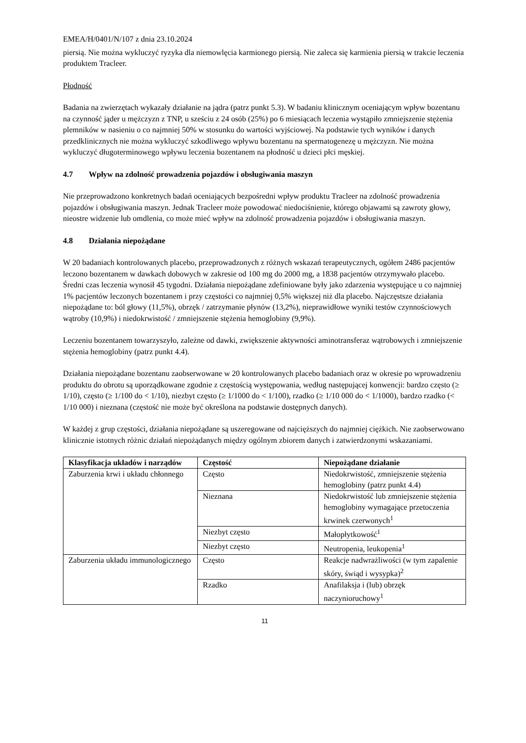EMEA/H/0401/N/107 z dnia 23.10.2024
piersią. Nie można wykluczyć ryzyka dla niemowlęcia karmionego piersią. Nie zaleca się karmienia piersią w trakcie leczenia produktem Tracleer.
Płodność
Badania na zwierzętach wykazały działanie na jądra (patrz punkt 5.3). W badaniu klinicznym oceniającym wpływ bozentanu na czynność jąder u mężczyzn z TNP, u sześciu z 24 osób (25%) po 6 miesiącach leczenia wystąpiło zmniejszenie stężenia plemników w nasieniu o co najmniej 50% w stosunku do wartości wyjściowej. Na podstawie tych wyników i danych przedklinicznych nie można wykluczyć szkodliwego wpływu bozentanu na spermatogenezę u mężczyzn. Nie można wykluczyć długoterminowego wpływu leczenia bozentanem na płodność u dzieci płci męskiej.
4.7 Wpływ na zdolność prowadzenia pojazdów i obsługiwania maszyn
Nie przeprowadzono konkretnych badań oceniających bezpośredni wpływ produktu Tracleer na zdolność prowadzenia pojazdów i obsługiwania maszyn. Jednak Tracleer może powodować niedociśnienie, którego objawami są zawroty głowy, nieostre widzenie lub omdlenia, co może mieć wpływ na zdolność prowadzenia pojazdów i obsługiwania maszyn.
4.8 Działania niepożądane
W 20 badaniach kontrolowanych placebo, przeprowadzonych z różnych wskazań terapeutycznych, ogółem 2486 pacjentów leczono bozentanem w dawkach dobowych w zakresie od 100 mg do 2000 mg, a 1838 pacjentów otrzymywało placebo. Średni czas leczenia wynosił 45 tygodni. Działania niepożądane zdefiniowane były jako zdarzenia występujące u co najmniej 1% pacjentów leczonych bozentanem i przy częstości co najmniej 0,5% większej niż dla placebo. Najczęstsze działania niepożądane to: ból głowy (11,5%), obrzęk / zatrzymanie płynów (13,2%), nieprawidłowe wyniki testów czynnościowych wątroby (10,9%) i niedokrwistość / zmniejszenie stężenia hemoglobiny (9,9%).
Leczeniu bozentanem towarzyszyło, zależne od dawki, zwiększenie aktywności aminotransferaz wątrobowych i zmniejszenie stężenia hemoglobiny (patrz punkt 4.4).
Działania niepożądane bozentanu zaobserwowane w 20 kontrolowanych placebo badaniach oraz w okresie po wprowadzeniu produktu do obrotu są uporządkowane zgodnie z częstością występowania, według następującej konwencji: bardzo często (≥ 1/10), często (≥ 1/100 do < 1/10), niezbyt często (≥ 1/1000 do < 1/100), rzadko (≥ 1/10 000 do < 1/1000), bardzo rzadko (< 1/10 000) i nieznana (częstość nie może być określona na podstawie dostępnych danych).
W każdej z grup częstości, działania niepożądane są uszeregowane od najcięższych do najmniej ciężkich. Nie zaobserwowano klinicznie istotnych różnic działań niepożądanych między ogólnym zbiorem danych i zatwierdzonymi wskazaniami.
| Klasyfikacja układów i narządów | Częstość | Niepożądane działanie |
| --- | --- | --- |
| Zaburzenia krwi i układu chłonnego | Często | Niedokrwistość, zmniejszenie stężenia hemoglobiny (patrz punkt 4.4) |
| | Nieznana | Niedokrwistość lub zmniejszenie stężenia hemoglobiny wymagające przetoczenia krwinek czerwonych<sup>1</sup> |
| | Niezbyt często | Małopłytkowość<sup>1</sup> |
| | Niezbyt często | Neutropenia, leukopenia<sup>1</sup> |
| Zaburzenia układu immunologicznego | Często | Reakcje nadwrażliwości (w tym zapalenie skóry, świąd i wysypka)<sup>2</sup> |
| | Rzadko | Anafilaksja i (lub) obrzęk naczynioruchowy<sup>1</sup> |
11